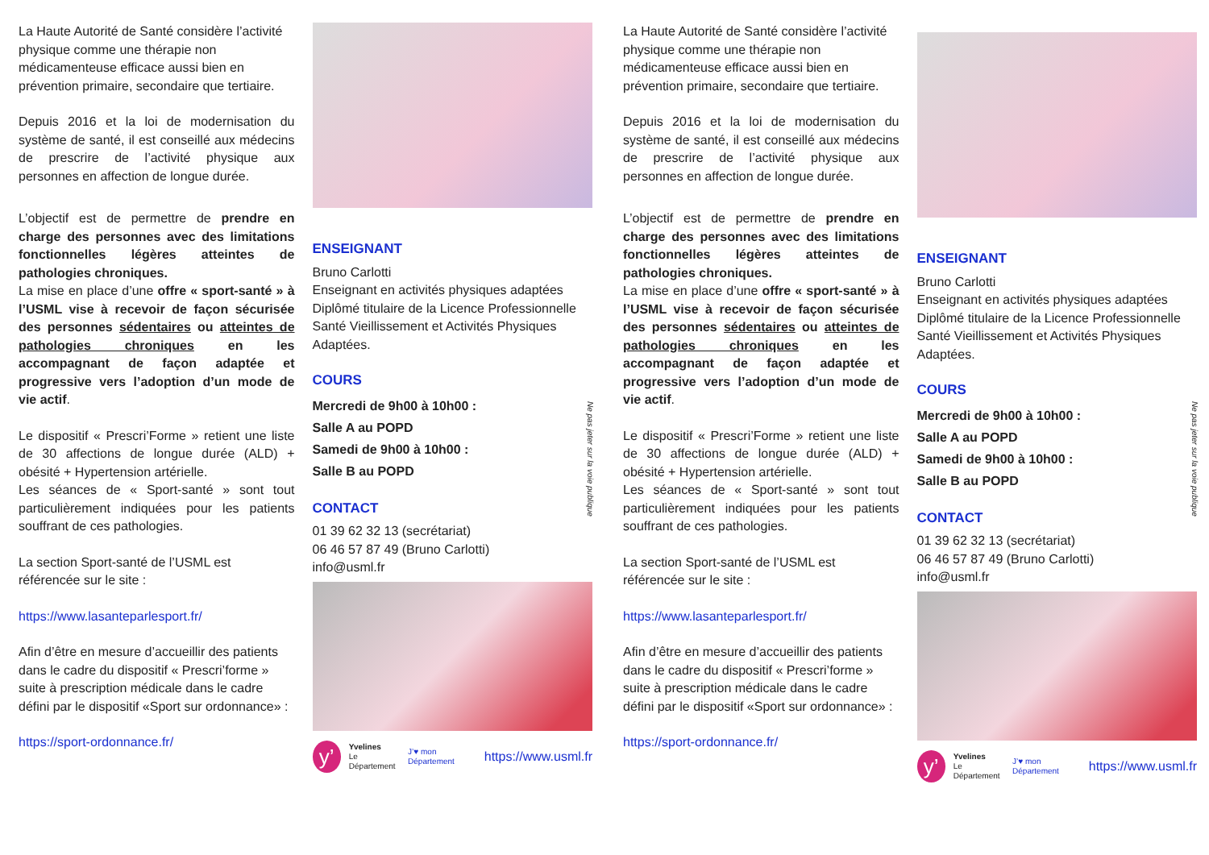La Haute Autorité de Santé considère l’activité physique comme une thérapie non médicamenteuse efficace aussi bien en prévention primaire, secondaire que tertiaire.
Depuis 2016 et la loi de modernisation du système de santé, il est conseillé aux médecins de prescrire de l’activité physique aux personnes en affection de longue durée.
L’objectif est de permettre de prendre en charge des personnes avec des limitations fonctionnelles légères atteintes de pathologies chroniques.
La mise en place d’une offre « sport-santé » à l’USML vise à recevoir de façon sécurisée des personnes sédentaires ou atteintes de pathologies chroniques en les accompagnant de façon adaptée et progressive vers l’adoption d’un mode de vie actif.
Le dispositif « Prescri’Forme » retient une liste de 30 affections de longue durée (ALD) + obésité + Hypertension artérielle.
Les séances de « Sport-santé » sont tout particulièrement indiquées pour les patients souffrant de ces pathologies.
La section Sport-santé de l’USML est référencée sur le site :
https://www.lasanteparlesport.fr/
Afin d’être en mesure d’accueillir des patients dans le cadre du dispositif « Prescri’forme » suite à prescription médicale dans le cadre défini par le dispositif «Sport sur ordonnance» :
https://sport-ordonnance.fr/
ENSEIGNANT
Bruno Carlotti
Enseignant en activités physiques adaptées
Diplômé titulaire de la Licence Professionnelle Santé Vieillissement et Activités Physiques Adaptées.
COURS
Mercredi de 9h00 à 10h00 :
Salle A au POPD
Samedi de 9h00 à 10h00 :
Salle B au POPD
CONTACT
01 39 62 32 13 (secrétariat)
06 46 57 87 49 (Bruno Carlotti)
info@usml.fr
y’
Yvelines
Le Département
J’♥ mon Département
https://www.usml.fr
Ne pas jeter sur la voie publique
La Haute Autorité de Santé considère l’activité physique comme une thérapie non médicamenteuse efficace aussi bien en prévention primaire, secondaire que tertiaire.
Depuis 2016 et la loi de modernisation du système de santé, il est conseillé aux médecins de prescrire de l’activité physique aux personnes en affection de longue durée.
L’objectif est de permettre de prendre en charge des personnes avec des limitations fonctionnelles légères atteintes de pathologies chroniques.
La mise en place d’une offre « sport-santé » à l’USML vise à recevoir de façon sécurisée des personnes sédentaires ou atteintes de pathologies chroniques en les accompagnant de façon adaptée et progressive vers l’adoption d’un mode de vie actif.
Le dispositif « Prescri’Forme » retient une liste de 30 affections de longue durée (ALD) + obésité + Hypertension artérielle.
Les séances de « Sport-santé » sont tout particulièrement indiquées pour les patients souffrant de ces pathologies.
La section Sport-santé de l’USML est référencée sur le site :
https://www.lasanteparlesport.fr/
Afin d’être en mesure d’accueillir des patients dans le cadre du dispositif « Prescri’forme » suite à prescription médicale dans le cadre défini par le dispositif «Sport sur ordonnance» :
https://sport-ordonnance.fr/
ENSEIGNANT
Bruno Carlotti
Enseignant en activités physiques adaptées
Diplômé titulaire de la Licence Professionnelle Santé Vieillissement et Activités Physiques Adaptées.
COURS
Mercredi de 9h00 à 10h00 :
Salle A au POPD
Samedi de 9h00 à 10h00 :
Salle B au POPD
CONTACT
01 39 62 32 13 (secrétariat)
06 46 57 87 49 (Bruno Carlotti)
info@usml.fr
y’
Yvelines
Le Département
J’♥ mon Département
https://www.usml.fr
Ne pas jeter sur la voie publique